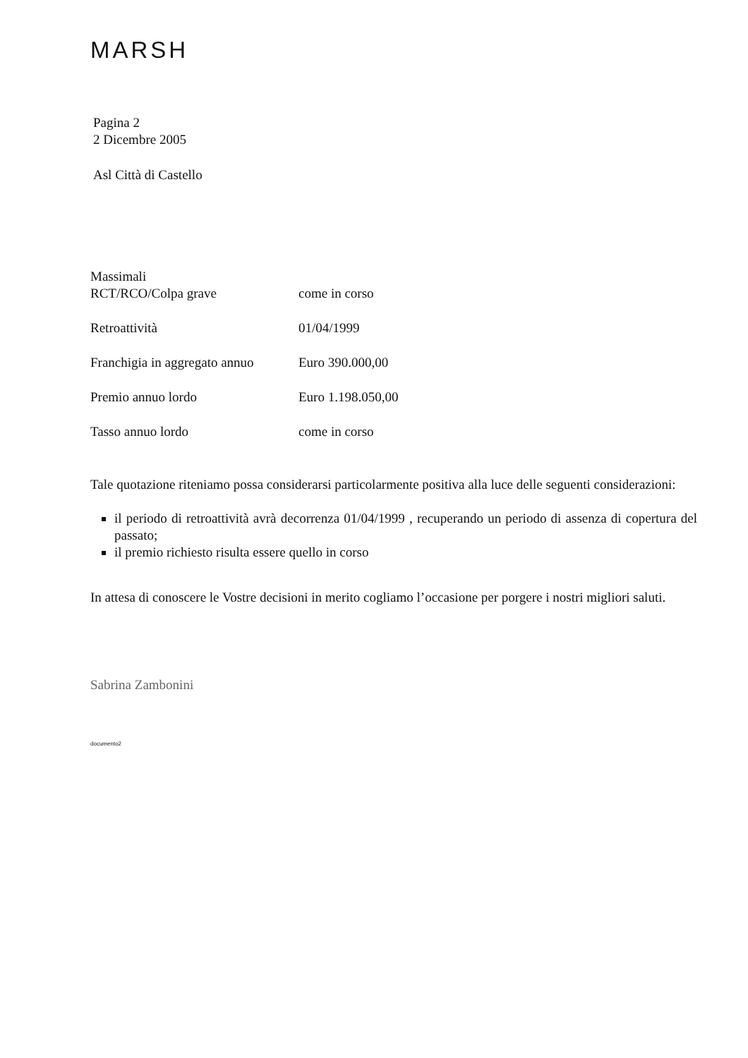MARSH
Pagina 2
2 Dicembre 2005
Asl Città di Castello
Massimali
| RCT/RCO/Colpa grave | come in corso |
| Retroattività | 01/04/1999 |
| Franchigia in aggregato annuo | Euro 390.000,00 |
| Premio annuo lordo | Euro 1.198.050,00 |
| Tasso annuo lordo | come in corso |
Tale quotazione riteniamo possa considerarsi particolarmente positiva alla luce delle seguenti considerazioni:
il periodo di retroattività avrà decorrenza 01/04/1999 , recuperando un periodo di assenza di copertura del passato;
il premio richiesto risulta essere quello in corso
In attesa di conoscere le Vostre decisioni in merito cogliamo l’occasione per porgere i nostri migliori saluti.
Sabrina Zambonini
documento2